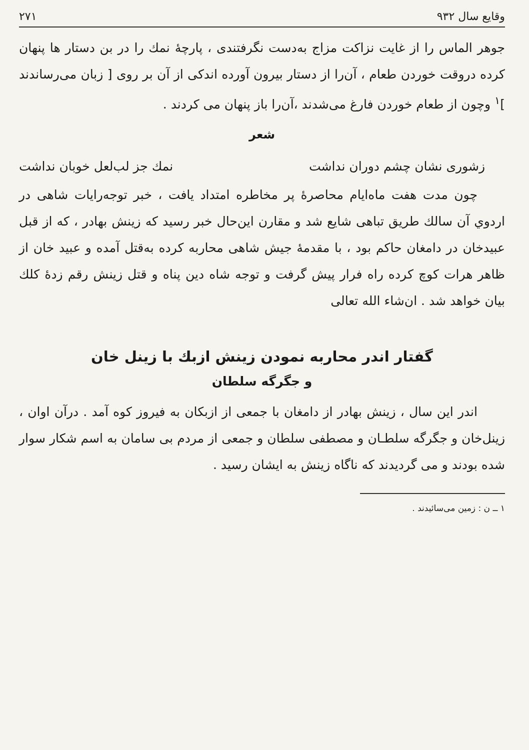وقایع سال ۹۳۲ ۲۷۱
جوهر الماس را از غایت نزاکت مزاج به‌دست نگرفتندی ، پارچهٔ نمك را در بن دستار ها پنهان کرده دروقت خوردن طعام ، آن‌را از دستار بیرون آورده اندکی از آن بر روی [ زبان می‌رساندند ]<sup>۱</sup> وچون از طعام خوردن فارغ می‌شدند ،آن‌را باز پنهان می کردند .
شعر
زشوری نشان چشم دوران نداشت نمك جز لب‌لعل خوبان نداشت
چون مدت هفت ماه‌ایام محاصرهٔ پر مخاطره امتداد یافت ، خبر توجه‌رایات شاهی در اردوي آن سالك طریق تباهی شایع شد و مقارن این‌حال خبر رسید که زینش بهادر ، که از قبل عبیدخان در دامغان حاکم بود ، با مقدمهٔ جیش شاهی محاربه کرده به‌قتل آمده و عبید خان از ظاهر هرات کوچ کرده راه فرار پیش گرفت و توجه شاه دین پناه و قتل زینش رقم زدهٔ کلك بیان خواهد شد . ان‌شاء الله تعالی
گفتار اندر محاربه نمودن زینش ازبك با زینل خان
و جگرگه سلطان
اندر این سال ، زینش بهادر از دامغان با جمعی از ازبکان به فیروز کوه آمد . درآن اوان ، زینل‌خان و جگرگه سلطـان و مصطفی سلطان و جمعی از مردم بی سامان به اسم شکار سوار شده بودند و می گردیدند که ناگاه زینش به ایشان رسید .
۱ ــ ن : زمین می‌سائیدند .